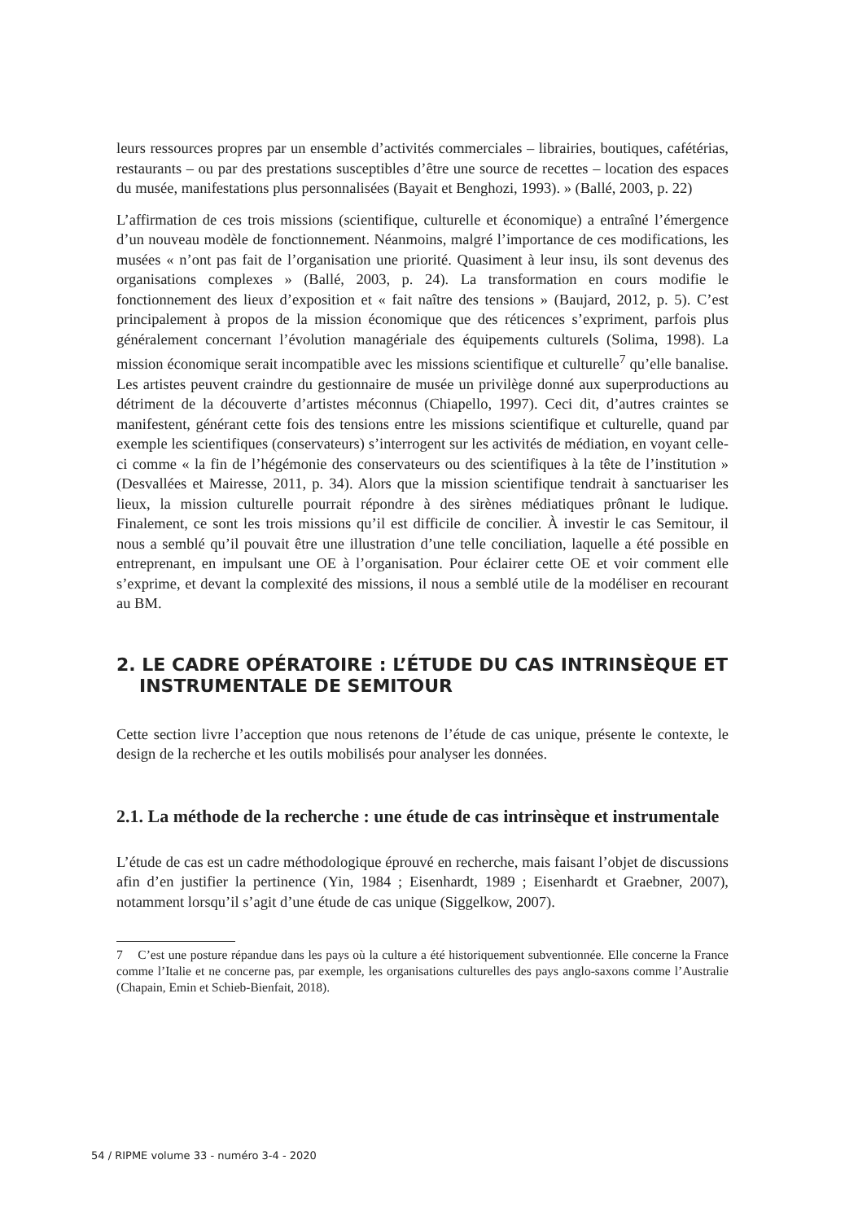leurs ressources propres par un ensemble d’activités commerciales – librairies, boutiques, cafétérias, restaurants – ou par des prestations susceptibles d’être une source de recettes – location des espaces du musée, manifestations plus personnalisées (Bayait et Benghozi, 1993). » (Ballé, 2003, p. 22)
L’affirmation de ces trois missions (scientifique, culturelle et économique) a entraîné l’émergence d’un nouveau modèle de fonctionnement. Néanmoins, malgré l’importance de ces modifications, les musées « n’ont pas fait de l’organisation une priorité. Quasiment à leur insu, ils sont devenus des organisations complexes » (Ballé, 2003, p. 24). La transformation en cours modifie le fonctionnement des lieux d’exposition et « fait naître des tensions » (Baujard, 2012, p. 5). C’est principalement à propos de la mission économique que des réticences s’expriment, parfois plus généralement concernant l’évolution managériale des équipements culturels (Solima, 1998). La mission économique serait incompatible avec les missions scientifique et culturelle<sup>7</sup> qu’elle banalise. Les artistes peuvent craindre du gestionnaire de musée un privilège donné aux superproductions au détriment de la découverte d’artistes méconnus (Chiapello, 1997). Ceci dit, d’autres craintes se manifestent, générant cette fois des tensions entre les missions scientifique et culturelle, quand par exemple les scientifiques (conservateurs) s’interrogent sur les activités de médiation, en voyant celle-ci comme « la fin de l’hégémonie des conservateurs ou des scientifiques à la tête de l’institution » (Desvallées et Mairesse, 2011, p. 34). Alors que la mission scientifique tendrait à sanctuariser les lieux, la mission culturelle pourrait répondre à des sirènes médiatiques prônant le ludique. Finalement, ce sont les trois missions qu’il est difficile de concilier. À investir le cas Semitour, il nous a semblé qu’il pouvait être une illustration d’une telle conciliation, laquelle a été possible en entreprenant, en impulsant une OE à l’organisation. Pour éclairer cette OE et voir comment elle s’exprime, et devant la complexité des missions, il nous a semblé utile de la modéliser en recourant au BM.
2. LE CADRE OPÉRATOIRE : L’ÉTUDE DU CAS INTRINSÈQUE ET INSTRUMENTALE DE SEMITOUR
Cette section livre l’acception que nous retenons de l’étude de cas unique, présente le contexte, le design de la recherche et les outils mobilisés pour analyser les données.
2.1. La méthode de la recherche : une étude de cas intrinsèque et instrumentale
L’étude de cas est un cadre méthodologique éprouvé en recherche, mais faisant l’objet de discussions afin d’en justifier la pertinence (Yin, 1984 ; Eisenhardt, 1989 ; Eisenhardt et Graebner, 2007), notamment lorsqu’il s’agit d’une étude de cas unique (Siggelkow, 2007).
7 C’est une posture répandue dans les pays où la culture a été historiquement subventionnée. Elle concerne la France comme l’Italie et ne concerne pas, par exemple, les organisations culturelles des pays anglo-saxons comme l’Australie (Chapain, Emin et Schieb-Bienfait, 2018).
54 / RIPME volume 33 - numéro 3-4 - 2020